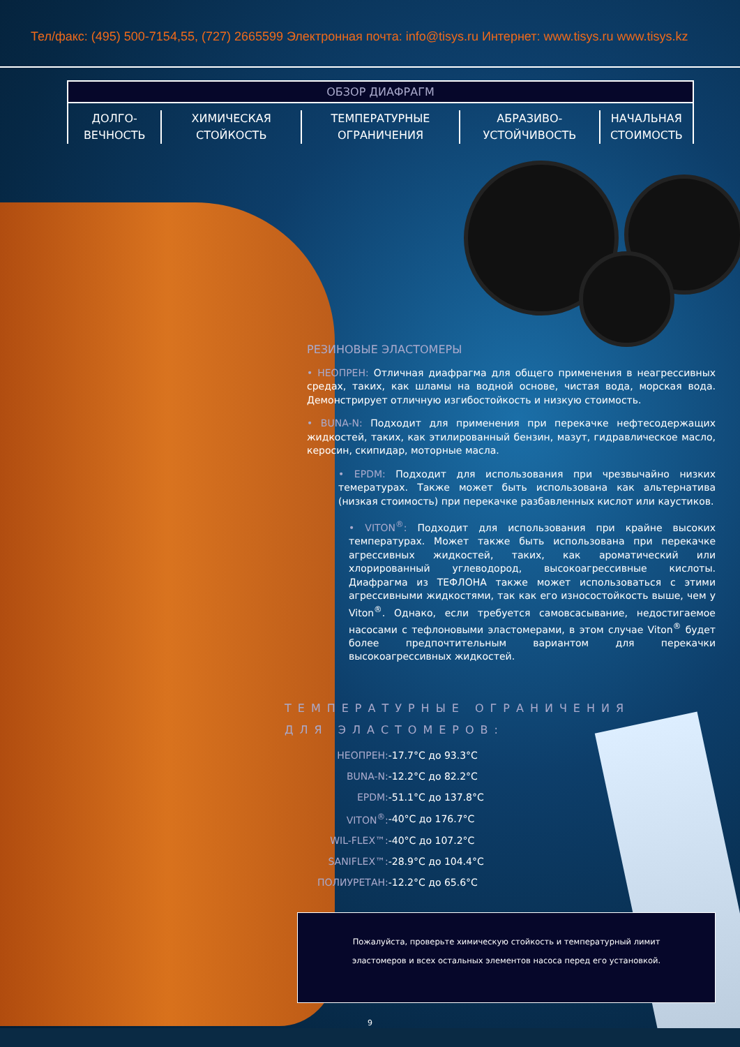Тел/факс: (495) 500-7154,55, (727) 2665599 Электронная почта: info@tisys.ru Интернет: www.tisys.ru www.tisys.kz
ОБЗОР ДИАФРАГМ
ДОЛГО-
ВЕЧНОСТЬ
ХИМИЧЕСКАЯ
СТОЙКОСТЬ
ТЕМПЕРАТУРНЫЕ
ОГРАНИЧЕНИЯ
АБРАЗИВО-
УСТОЙЧИВОСТЬ
НАЧАЛЬНАЯ
СТОИМОСТЬ
РЕЗИНОВЫЕ ЭЛАСТОМЕРЫ
• НЕОПРЕН: Отличная диафрагма для общего применения в неагрессивных средах, таких, как шламы на водной основе, чистая вода, морская вода. Демонстрирует отличную изгибостойкость и низкую стоимость.
• BUNA-N: Подходит для применения при перекачке нефтесодержащих жидкостей, таких, как этилированный бензин, мазут, гидравлическое масло, керосин, скипидар, моторные масла.
• EPDM: Подходит для использования при чрезвычайно низких темературах. Также может быть использована как альтернатива (низкая стоимость) при перекачке разбавленных кислот или каустиков.
• VITON<sup>®</sup>: Подходит для использования при крайне высоких температурах. Может также быть использована при перекачке агрессивных жидкостей, таких, как ароматический или хлорированный углеводород, высокоагрессивные кислоты. Диафрагма из ТЕФЛОНА также может использоваться с этими агрессивными жидкостями, так как его износостойкость выше, чем у Viton<sup>®</sup>. Однако, если требуется самовсасывание, недостигаемое насосами с тефлоновыми эластомерами, в этом случае Viton<sup>®</sup> будет более предпочтительным вариантом для перекачки высокоагрессивных жидкостей.
ТЕМПЕРАТУРНЫЕ ОГРАНИЧЕНИЯ
ДЛЯ ЭЛАСТОМЕРОВ:
| НЕОПРЕН: | -17.7°C до 93.3°C |
| BUNA-N: | -12.2°C до 82.2°C |
| EPDM: | -51.1°C до 137.8°C |
| VITON<sup>®</sup>: | -40°C до 176.7°C |
| WIL-FLEX™: | -40°C до 107.2°C |
| SANIFLEX™: | -28.9°C до 104.4°C |
| ПОЛИУРЕТАН: | -12.2°C до 65.6°C |
Пожалуйста, проверьте химическую стойкость и температурный лимит эластомеров и всех остальных элементов насоса перед его установкой.
9